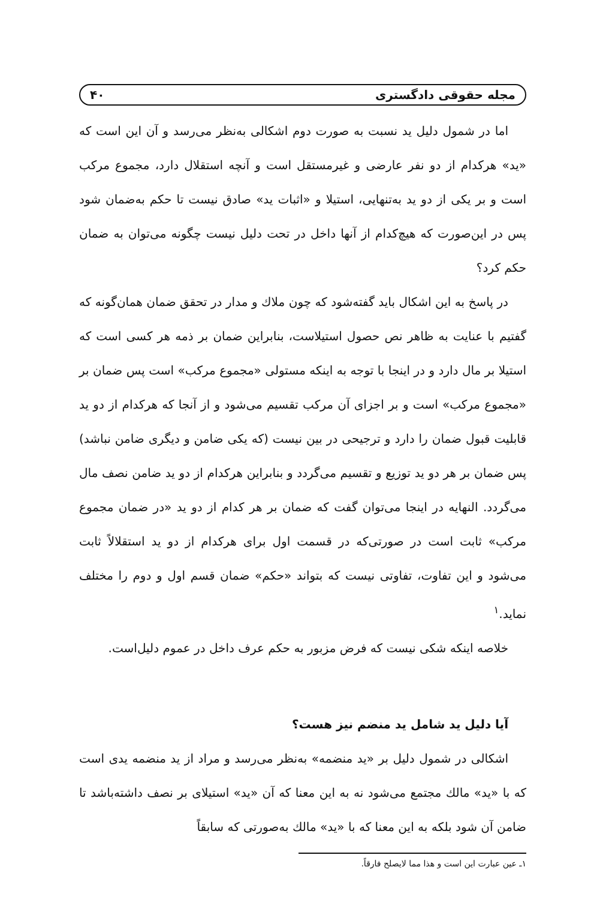مجله حقوقی دادگستری ۴۰
اما در شمول دلیل ید نسبت به صورت دوم اشکالی به‌نظر می‌رسد و آن این است که «ید» هرکدام از دو نفر عارضی و غیرمستقل است و آنچه استقلال دارد، مجموع مرکب است و بر یکی از دو ید به‌تنهایی، استیلا و «اثبات ید» صادق نیست تا حکم به‌ضمان شود پس در این‌صورت که هیچ‌کدام از آنها داخل در تحت دلیل نیست چگونه می‌توان به ضمان حکم کرد؟
در پاسخ به این اشکال باید گفته‌شود که چون ملاك و مدار در تحقق ضمان همان‌گونه که گفتیم با عنایت به ظاهر نص حصول استیلاست، بنابراین ضمان بر ذمه هر کسی است که استیلا بر مال دارد و در اینجا با توجه به اینکه مستولی «مجموع مرکب» است پس ضمان بر «مجموع مرکب» است و بر اجزای آن مرکب تقسیم می‌شود و از آنجا که هرکدام از دو ید قابلیت قبول ضمان را دارد و ترجیحی در بین نیست (که یکی ضامن و دیگری ضامن نباشد) پس ضمان بر هر دو ید توزیع و تقسیم می‌گردد و بنابراین هرکدام از دو ید ضامن نصف مال می‌گردد. النهایه در اینجا می‌توان گفت که ضمان بر هر کدام از دو ید «در ضمان مجموع مرکب» ثابت است در صورتی‌که در قسمت اول برای هرکدام از دو ید استقلالاً ثابت می‌شود و این تفاوت، تفاوتی نیست که بتواند «حکم» ضمان قسم اول و دوم را مختلف نماید.<sup>۱</sup>
خلاصه اینکه شکی نیست که فرض مزبور به حکم عرف داخل در عموم دلیل‌است.
آیا دلیل ید شامل ید منضم نیز هست؟
اشکالی در شمول دلیل بر «ید منضمه» به‌نظر می‌رسد و مراد از ید منضمه یدی است که با «ید» مالك مجتمع می‌شود نه به این معنا که آن «ید» استیلای بر نصف داشته‌باشد تا ضامن آن شود بلکه به این معنا که با «ید» مالك به‌صورتی که سابقاً
۱ـ عین عبارت این است و هذا مما لایصلح فارقاً.